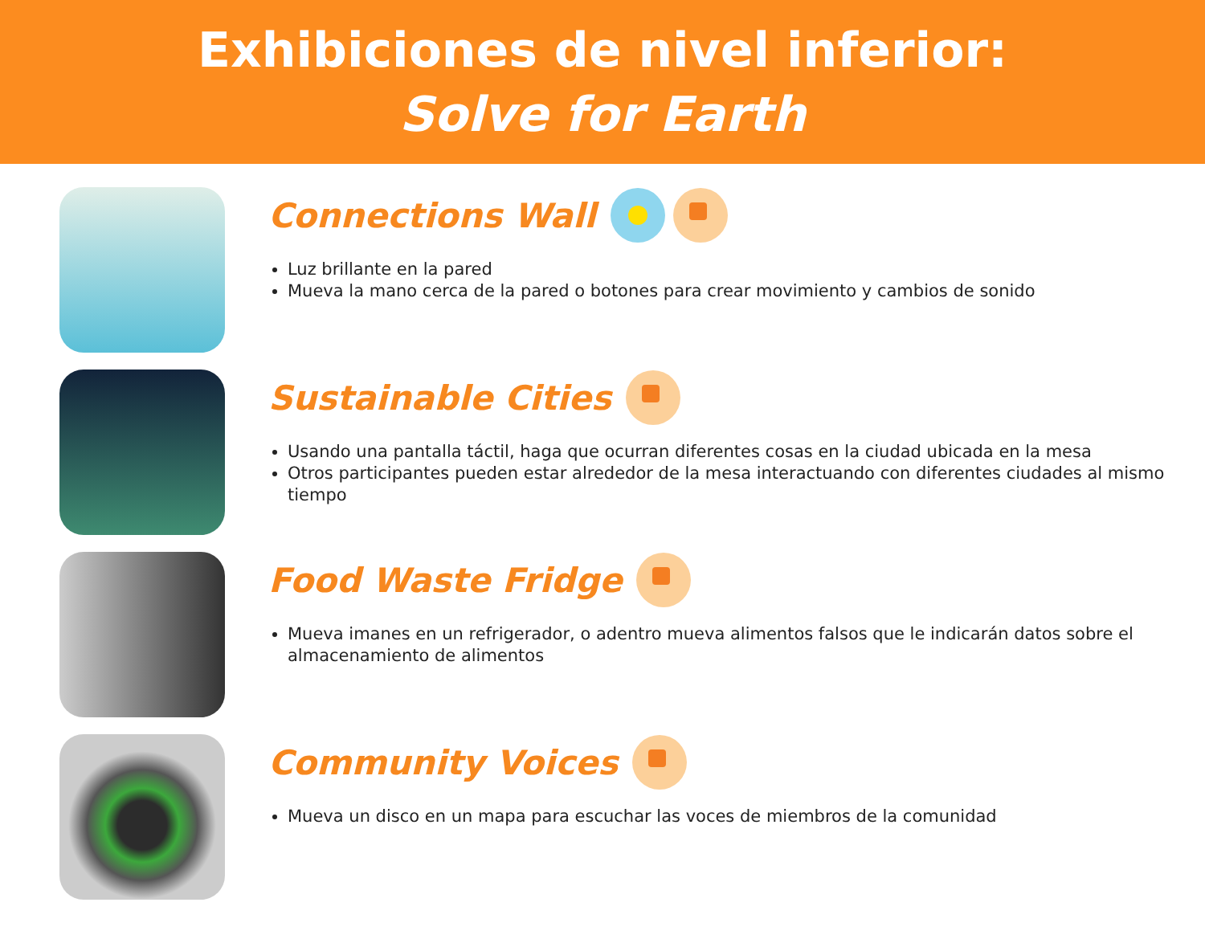Exhibiciones de nivel inferior:
Solve for Earth
Connections Wall
Luz brillante en la pared
Mueva la mano cerca de la pared o botones para crear movimiento y cambios de sonido
Sustainable Cities
Usando una pantalla táctil, haga que ocurran diferentes cosas en la ciudad ubicada en la mesa
Otros participantes pueden estar alrededor de la mesa interactuando con diferentes ciudades al mismo tiempo
Food Waste Fridge
Mueva imanes en un refrigerador, o adentro mueva alimentos falsos que le indicarán datos sobre el almacenamiento de alimentos
Community Voices
Mueva un disco en un mapa para escuchar las voces de miembros de la comunidad